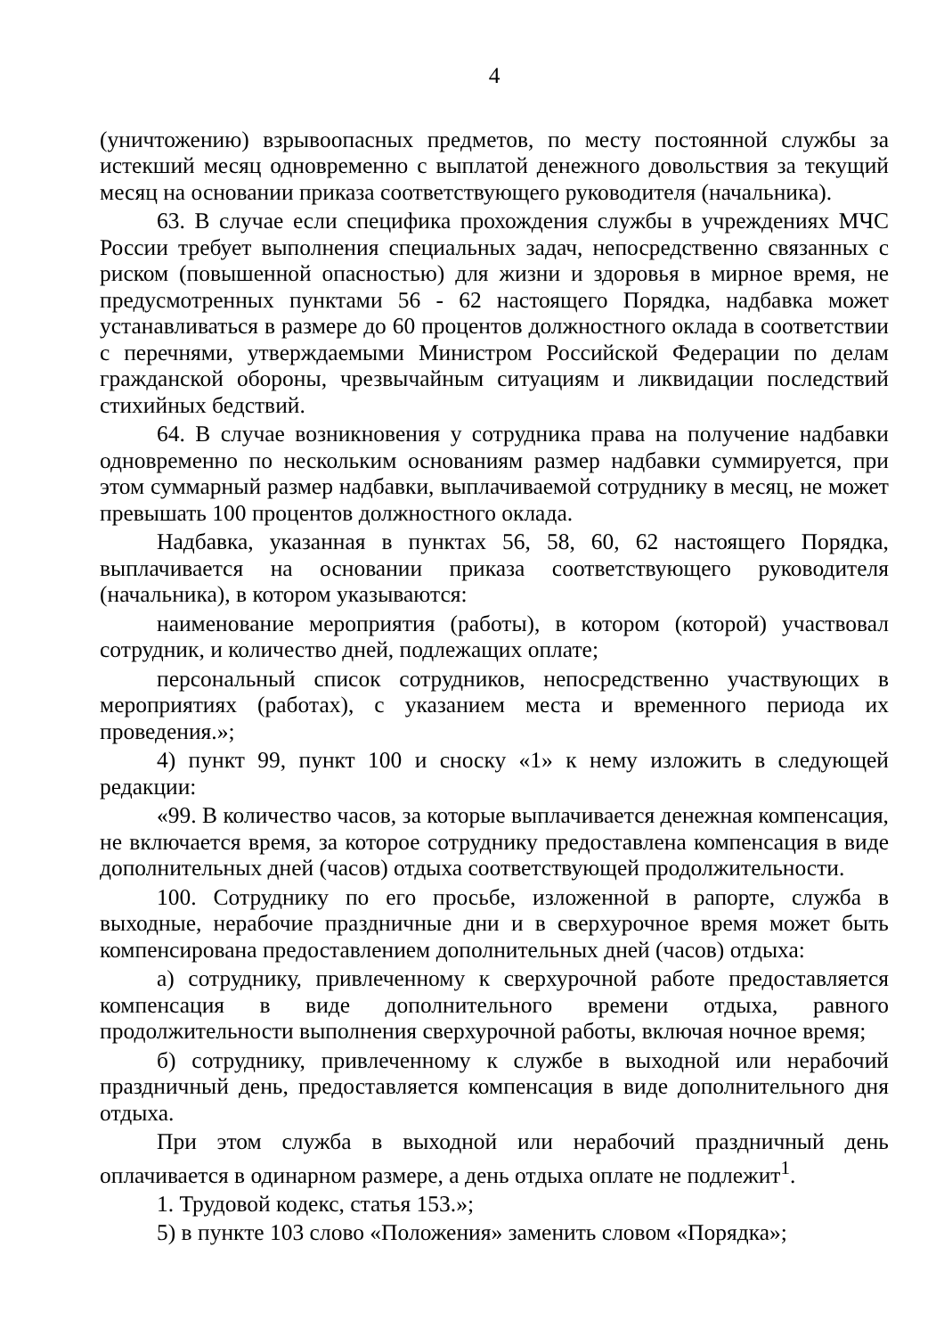4
(уничтожению) взрывоопасных предметов, по месту постоянной службы за истекший месяц одновременно с выплатой денежного довольствия за текущий месяц на основании приказа соответствующего руководителя (начальника).
63. В случае если специфика прохождения службы в учреждениях МЧС России требует выполнения специальных задач, непосредственно связанных с риском (повышенной опасностью) для жизни и здоровья в мирное время, не предусмотренных пунктами 56 - 62 настоящего Порядка, надбавка может устанавливаться в размере до 60 процентов должностного оклада в соответствии с перечнями, утверждаемыми Министром Российской Федерации по делам гражданской обороны, чрезвычайным ситуациям и ликвидации последствий стихийных бедствий.
64. В случае возникновения у сотрудника права на получение надбавки одновременно по нескольким основаниям размер надбавки суммируется, при этом суммарный размер надбавки, выплачиваемой сотруднику в месяц, не может превышать 100 процентов должностного оклада.
Надбавка, указанная в пунктах 56, 58, 60, 62 настоящего Порядка, выплачивается на основании приказа соответствующего руководителя (начальника), в котором указываются:
наименование мероприятия (работы), в котором (которой) участвовал сотрудник, и количество дней, подлежащих оплате;
персональный список сотрудников, непосредственно участвующих в мероприятиях (работах), с указанием места и временного периода их проведения.»;
4) пункт 99, пункт 100 и сноску «1» к нему изложить в следующей редакции:
«99. В количество часов, за которые выплачивается денежная компенсация, не включается время, за которое сотруднику предоставлена компенсация в виде дополнительных дней (часов) отдыха соответствующей продолжительности.
100. Сотруднику по его просьбе, изложенной в рапорте, служба в выходные, нерабочие праздничные дни и в сверхурочное время может быть компенсирована предоставлением дополнительных дней (часов) отдыха:
а) сотруднику, привлеченному к сверхурочной работе предоставляется компенсация в виде дополнительного времени отдыха, равного продолжительности выполнения сверхурочной работы, включая ночное время;
б) сотруднику, привлеченному к службе в выходной или нерабочий праздничный день, предоставляется компенсация в виде дополнительного дня отдыха.
При этом служба в выходной или нерабочий праздничный день оплачивается в одинарном размере, а день отдыха оплате не подлежит<sup>1</sup>.
1. Трудовой кодекс, статья 153.»;
5) в пункте 103 слово «Положения» заменить словом «Порядка»;